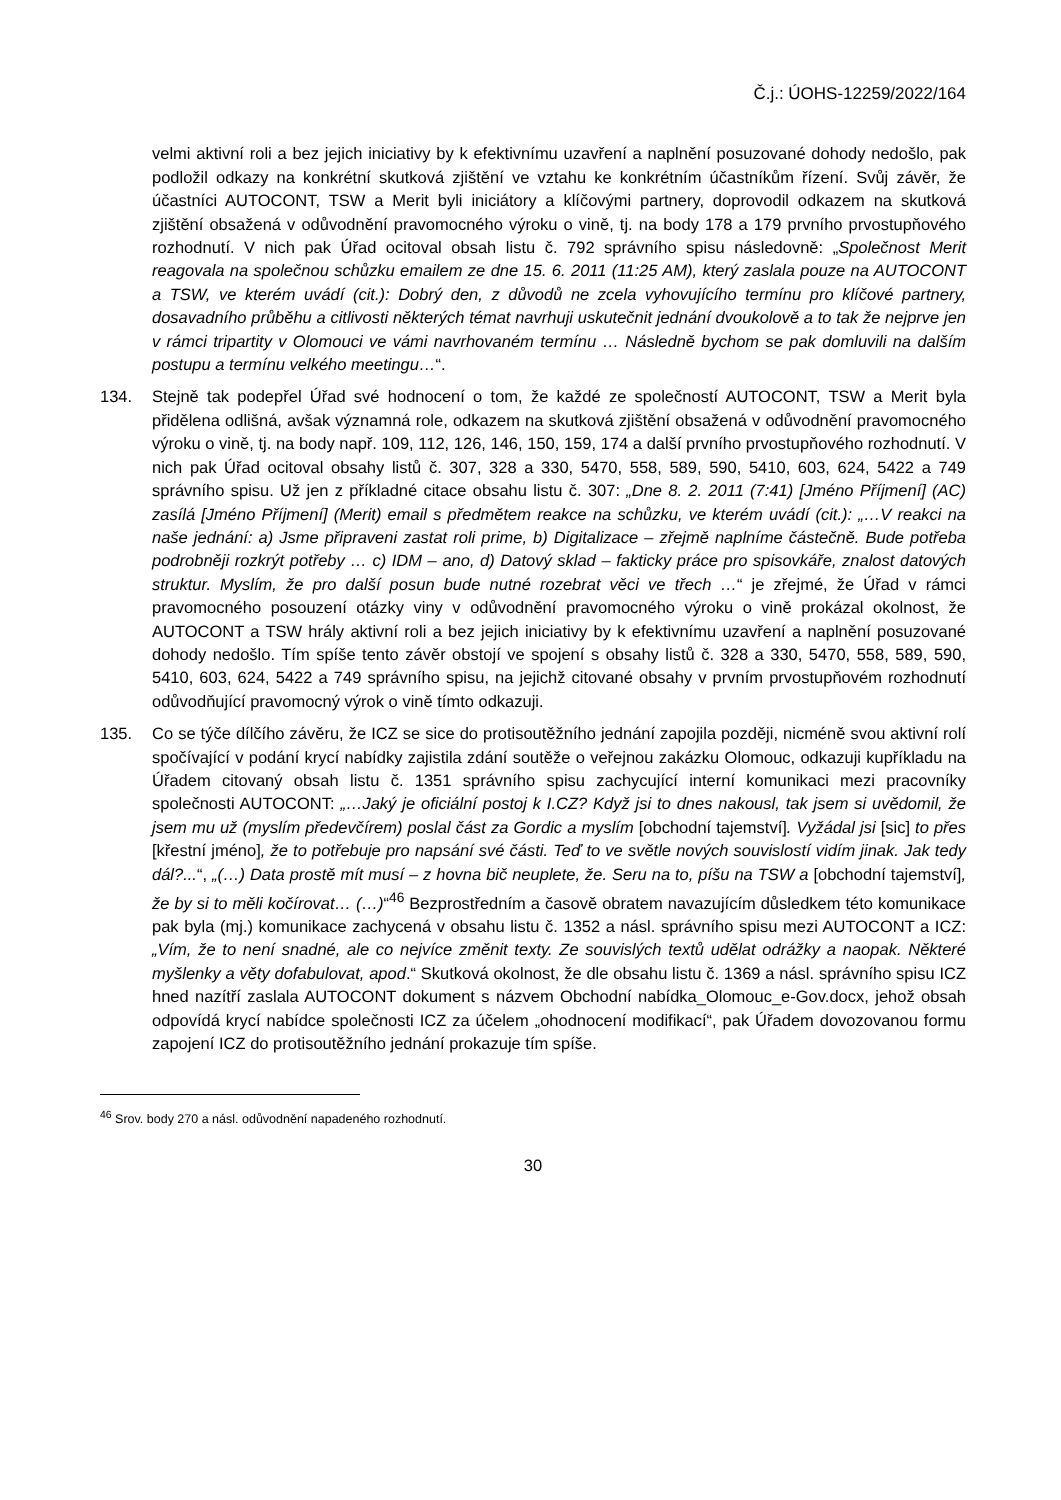Č.j.: ÚOHS-12259/2022/164
velmi aktivní roli a bez jejich iniciativy by k efektivnímu uzavření a naplnění posuzované dohody nedošlo, pak podložil odkazy na konkrétní skutková zjištění ve vztahu ke konkrétním účastníkům řízení. Svůj závěr, že účastníci AUTOCONT, TSW a Merit byli iniciátory a klíčovými partnery, doprovodil odkazem na skutková zjištění obsažená v odůvodnění pravomocného výroku o vině, tj. na body 178 a 179 prvního prvostupňového rozhodnutí. V nich pak Úřad ocitoval obsah listu č. 792 správního spisu následovně: „Společnost Merit reagovala na společnou schůzku emailem ze dne 15. 6. 2011 (11:25 AM), který zaslala pouze na AUTOCONT a TSW, ve kterém uvádí (cit.): Dobrý den, z důvodů ne zcela vyhovujícího termínu pro klíčové partnery, dosavadního průběhu a citlivosti některých témat navrhuji uskutečnit jednání dvoukolově a to tak že nejprve jen v rámci tripartity v Olomouci ve vámi navrhovaném termínu … Následně bychom se pak domluvili na dalším postupu a termínu velkého meetingu…“.
134. Stejně tak podepřel Úřad své hodnocení o tom, že každé ze společností AUTOCONT, TSW a Merit byla přidělena odlišná, avšak významná role, odkazem na skutková zjištění obsažená v odůvodnění pravomocného výroku o vině, tj. na body např. 109, 112, 126, 146, 150, 159, 174 a další prvního prvostupňového rozhodnutí. V nich pak Úřad ocitoval obsahy listů č. 307, 328 a 330, 5470, 558, 589, 590, 5410, 603, 624, 5422 a 749 správního spisu. Už jen z příkladné citace obsahu listu č. 307: „Dne 8. 2. 2011 (7:41) [Jméno Příjmení] (AC) zasílá [Jméno Příjmení] (Merit) email s předmětem reakce na schůzku, ve kterém uvádí (cit.): „…V reakci na naše jednání: a) Jsme připraveni zastat roli prime, b) Digitalizace – zřejmě naplníme částečně. Bude potřeba podrobněji rozkrýt potřeby … c) IDM – ano, d) Datový sklad – fakticky práce pro spisovkáře, znalost datových struktur. Myslím, že pro další posun bude nutné rozebrat věci ve třech …“ je zřejmé, že Úřad v rámci pravomocného posouzení otázky viny v odůvodnění pravomocného výroku o vině prokázal okolnost, že AUTOCONT a TSW hrály aktivní roli a bez jejich iniciativy by k efektivnímu uzavření a naplnění posuzované dohody nedošlo. Tím spíše tento závěr obstojí ve spojení s obsahy listů č. 328 a 330, 5470, 558, 589, 590, 5410, 603, 624, 5422 a 749 správního spisu, na jejichž citované obsahy v prvním prvostupňovém rozhodnutí odůvodňující pravomocný výrok o vině tímto odkazuji.
135. Co se týče dílčího závěru, že ICZ se sice do protisoutěžního jednání zapojila později, nicméně svou aktivní rolí spočívající v podání krycí nabídky zajistila zdání soutěže o veřejnou zakázku Olomouc, odkazuji kupříkladu na Úřadem citovaný obsah listu č. 1351 správního spisu zachycující interní komunikaci mezi pracovníky společnosti AUTOCONT: „…Jaký je oficiální postoj k I.CZ? Když jsi to dnes nakousl, tak jsem si uvědomil, že jsem mu už (myslím předevčírem) poslal část za Gordic a myslím [obchodní tajemství]. Vyžádal jsi [sic] to přes [křestní jméno], že to potřebuje pro napsání své části. Teď to ve světle nových souvislostí vidím jinak. Jak tedy dál?...“, „(…) Data prostě mít musí – z hovna bič neuplete, že. Seru na to, píšu na TSW a [obchodní tajemství], že by si to měli kočírovat… (…)“<sup>46</sup> Bezprostředním a časově obratem navazujícím důsledkem této komunikace pak byla (mj.) komunikace zachycená v obsahu listu č. 1352 a násl. správního spisu mezi AUTOCONT a ICZ: „Vím, že to není snadné, ale co nejvíce změnit texty. Ze souvislých textů udělat odrážky a naopak. Některé myšlenky a věty dofabulovat, apod.“ Skutková okolnost, že dle obsahu listu č. 1369 a násl. správního spisu ICZ hned nazítří zaslala AUTOCONT dokument s názvem Obchodní nabídka_Olomouc_e-Gov.docx, jehož obsah odpovídá krycí nabídce společnosti ICZ za účelem „ohodnocení modifikací“, pak Úřadem dovozovanou formu zapojení ICZ do protisoutěžního jednání prokazuje tím spíše.
<sup>46</sup> Srov. body 270 a násl. odůvodnění napadeného rozhodnutí.
30